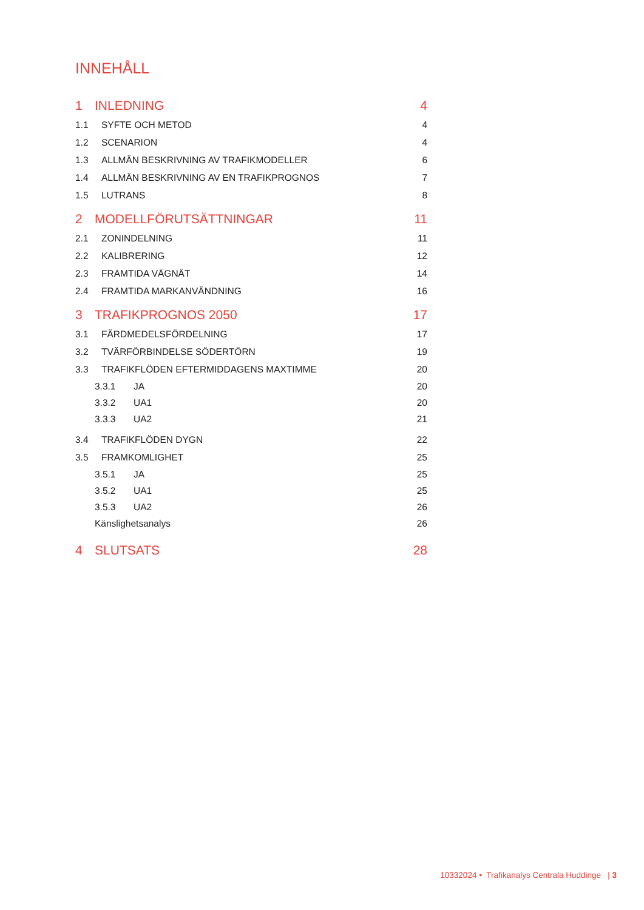INNEHÅLL
1 INLEDNING 4
1.1 SYFTE OCH METOD 4
1.2 SCENARION 4
1.3 ALLMÄN BESKRIVNING AV TRAFIKMODELLER
6
1.4 ALLMÄN BESKRIVNING AV EN TRAFIKPROGNOS
7
1.5 LUTRANS 8
2 MODELLFÖRUTSÄTTNINGAR 11
2.1 ZONINDELNING 11
2.2 KALIBRERING 12
2.3 FRAMTIDA VÄGNÄT 14
2.4 FRAMTIDA MARKANVÄNDNING 16
3 TRAFIKPROGNOS 2050 17
3.1 FÄRDMEDELSFÖRDELNING 17
3.2 TVÄRFÖRBINDELSE SÖDERTÖRN 19
3.3 TRAFIKFLÖDEN EFTERMIDDAGENS MAXTIMME
20
3.3.1 JA 20
3.3.2 UA1 20
3.3.3 UA2 21
3.4 TRAFIKFLÖDEN DYGN 22
3.5 FRAMKOMLIGHET 25
3.5.1 JA 25
3.5.2 UA1 25
3.5.3 UA2 26
Känslighetsanalys 26
4 SLUTSATS 28
10332024 • Trafikanalys Centrala Huddinge | 3